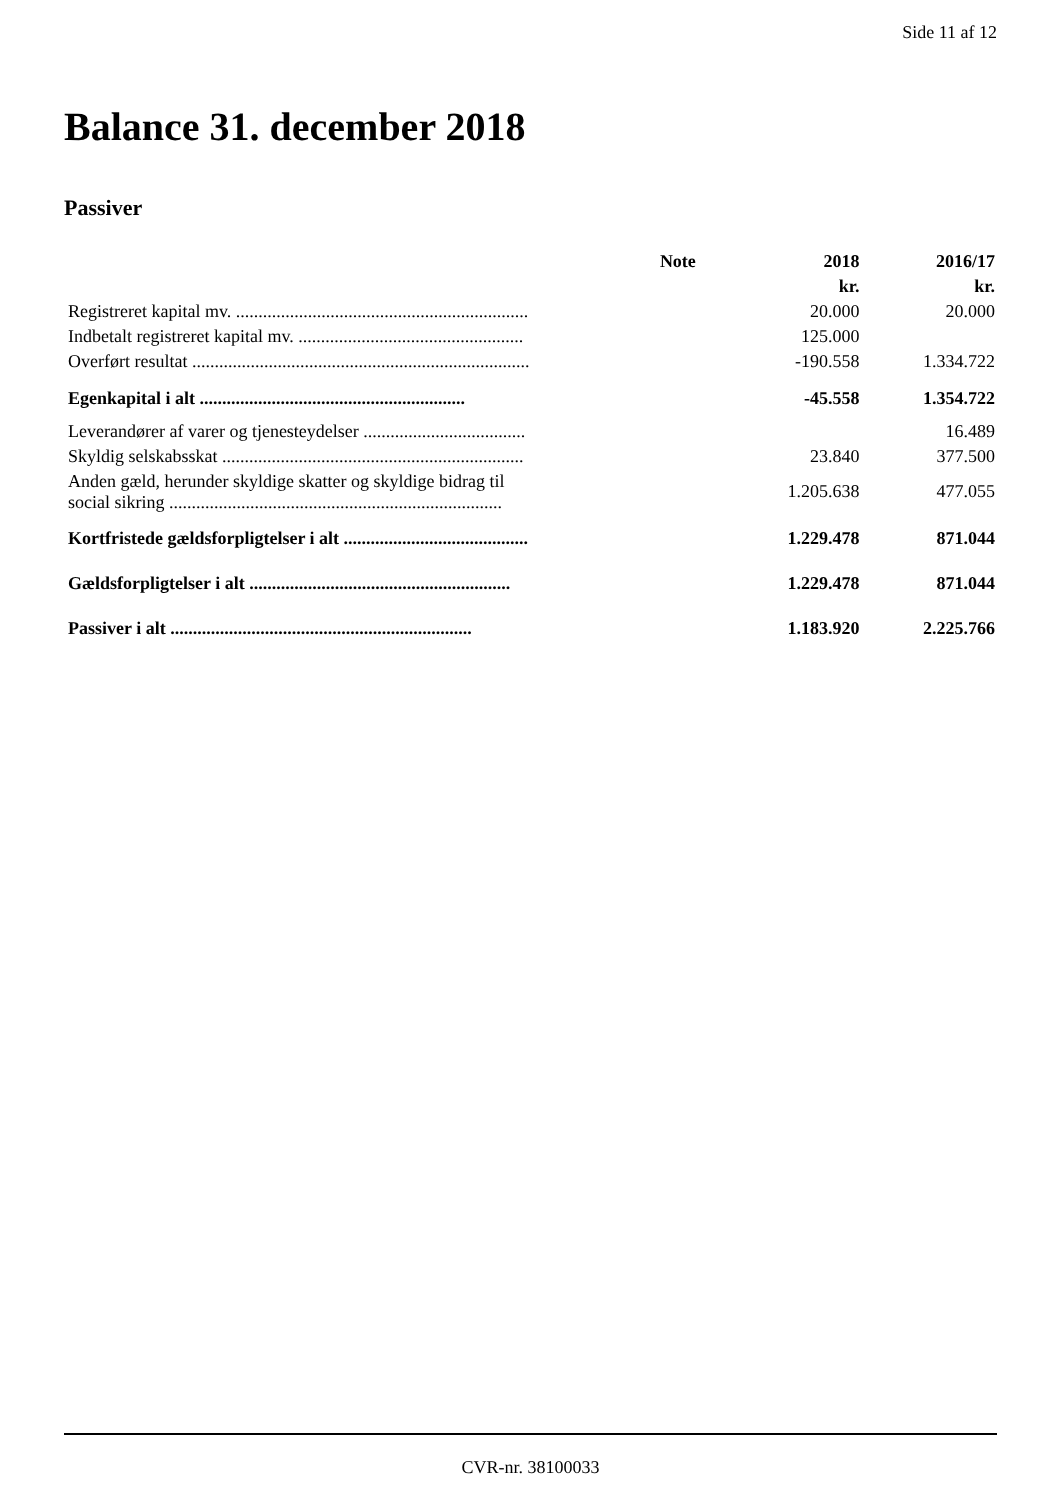Side 11 af 12
Balance 31. december 2018
Passiver
| | Note | 2018 | 2016/17 |
| --- | --- | --- | --- |
| | | kr. | kr. |
| Registreret kapital mv. ................................................................. | | 20.000 | 20.000 |
| Indbetalt registreret kapital mv. .................................................. | | 125.000 | |
| Overført resultat ........................................................................... | | -190.558 | 1.334.722 |
| Egenkapital i alt ........................................................... | | -45.558 | 1.354.722 |
| Leverandører af varer og tjenesteydelser .................................... | | | 16.489 |
| Skyldig selskabsskat ................................................................... | | 23.840 | 377.500 |
| Anden gæld, herunder skyldige skatter og skyldige bidrag til social sikring .......................................................................... | | 1.205.638 | 477.055 |
| Kortfristede gældsforpligtelser i alt ......................................... | | 1.229.478 | 871.044 |
| Gældsforpligtelser i alt .......................................................... | | 1.229.478 | 871.044 |
| Passiver i alt ................................................................... | | 1.183.920 | 2.225.766 |
CVR-nr. 38100033